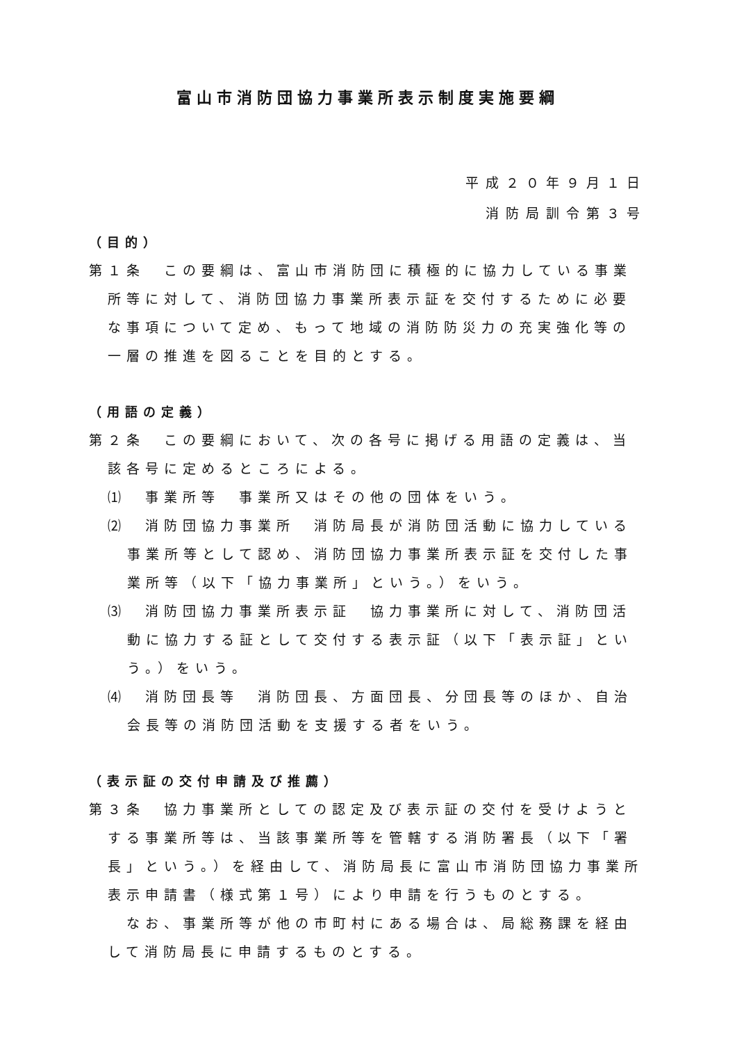富山市消防団協力事業所表示制度実施要綱
平成２０年９月１日
消防局訓令第３号
（目的）
第１条　この要綱は、富山市消防団に積極的に協力している事業所等に対して、消防団協力事業所表示証を交付するために必要な事項について定め、もって地域の消防防災力の充実強化等の一層の推進を図ることを目的とする。
（用語の定義）
第２条　この要綱において、次の各号に掲げる用語の定義は、当該各号に定めるところによる。
⑴　事業所等　事業所又はその他の団体をいう。
⑵　消防団協力事業所　消防局長が消防団活動に協力している事業所等として認め、消防団協力事業所表示証を交付した事業所等（以下「協力事業所」という。）をいう。
⑶　消防団協力事業所表示証　協力事業所に対して、消防団活動に協力する証として交付する表示証（以下「表示証」という。）をいう。
⑷　消防団長等　消防団長、方面団長、分団長等のほか、自治会長等の消防団活動を支援する者をいう。
（表示証の交付申請及び推薦）
第３条　協力事業所としての認定及び表示証の交付を受けようとする事業所等は、当該事業所等を管轄する消防署長（以下「署長」という。）を経由して、消防局長に富山市消防団協力事業所表示申請書（様式第１号）により申請を行うものとする。
　なお、事業所等が他の市町村にある場合は、局総務課を経由して消防局長に申請するものとする。